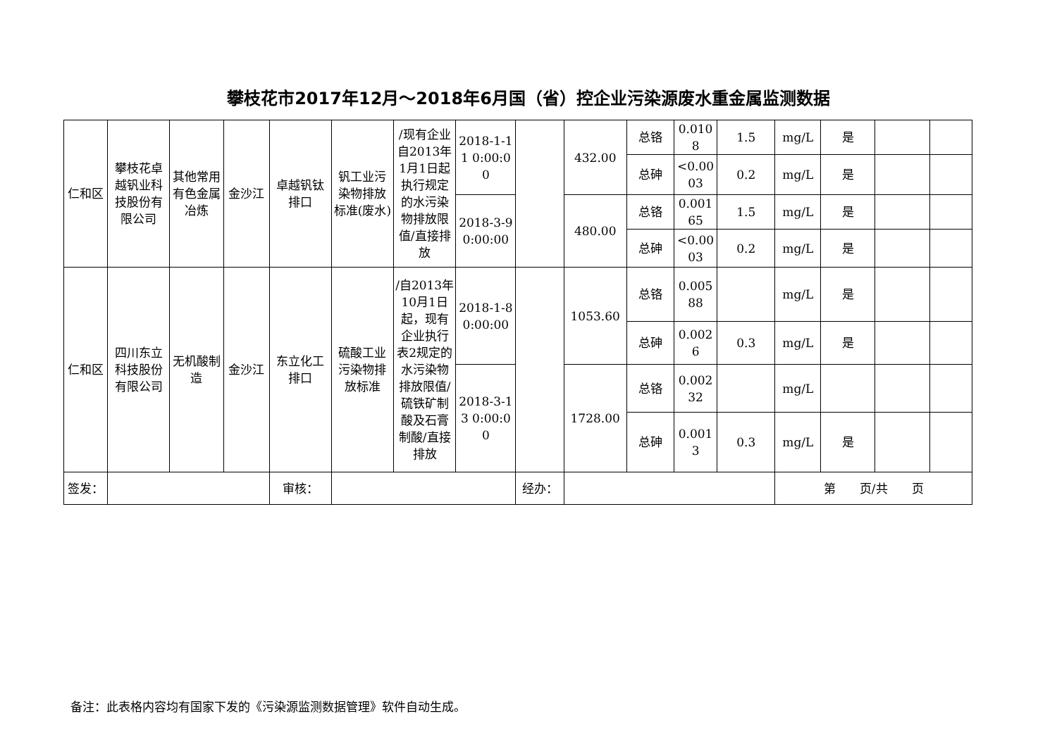攀枝花市2017年12月～2018年6月国（省）控企业污染源废水重金属监测数据
| 仁和区 | 攀枝花卓越钒业科技股份有限公司 | 其他常用有色金属冶炼 | 金沙江 | 卓越钒钛排口 | 钒工业污染物排放标准(废水) | /现有企业自2013年1月1日起执行规定的水污染物排放限值/直接排放 | 2018-1-11 0:00:00 | | 432.00 | 总铬 | 0.0108 | 1.5 | mg/L | 是 | | |
| | | | | | | | | | | 总砷 | <0.0003 | 0.2 | mg/L | 是 | | |
| | | | | | | | 2018-3-9 0:00:00 | | 480.00 | 总铬 | 0.00165 | 1.5 | mg/L | 是 | | |
| | | | | | | | | | | 总砷 | <0.0003 | 0.2 | mg/L | 是 | | |
| 仁和区 | 四川东立科技股份有限公司 | 无机酸制造 | 金沙江 | 东立化工排口 | 硫酸工业污染物排放标准 | /自2013年10月1日起，现有企业执行表2规定的水污染物排放限值/硫铁矿制酸及石膏制酸/直接排放 | 2018-1-8 0:00:00 | | 1053.60 | 总铬 | 0.00588 | | mg/L | 是 | | |
| | | | | | | | | | | 总砷 | 0.0026 | 0.3 | mg/L | 是 | | |
| | | | | | | | 2018-3-13 0:00:00 | | 1728.00 | 总铬 | 0.00232 | | mg/L | | | |
| | | | | | | | | | | 总砷 | 0.0013 | 0.3 | mg/L | 是 | | |
| 签发： | | | | 审核： | | | | 经办： | | | | | 第 页/共 页 | | | |
备注：此表格内容均有国家下发的《污染源监测数据管理》软件自动生成。